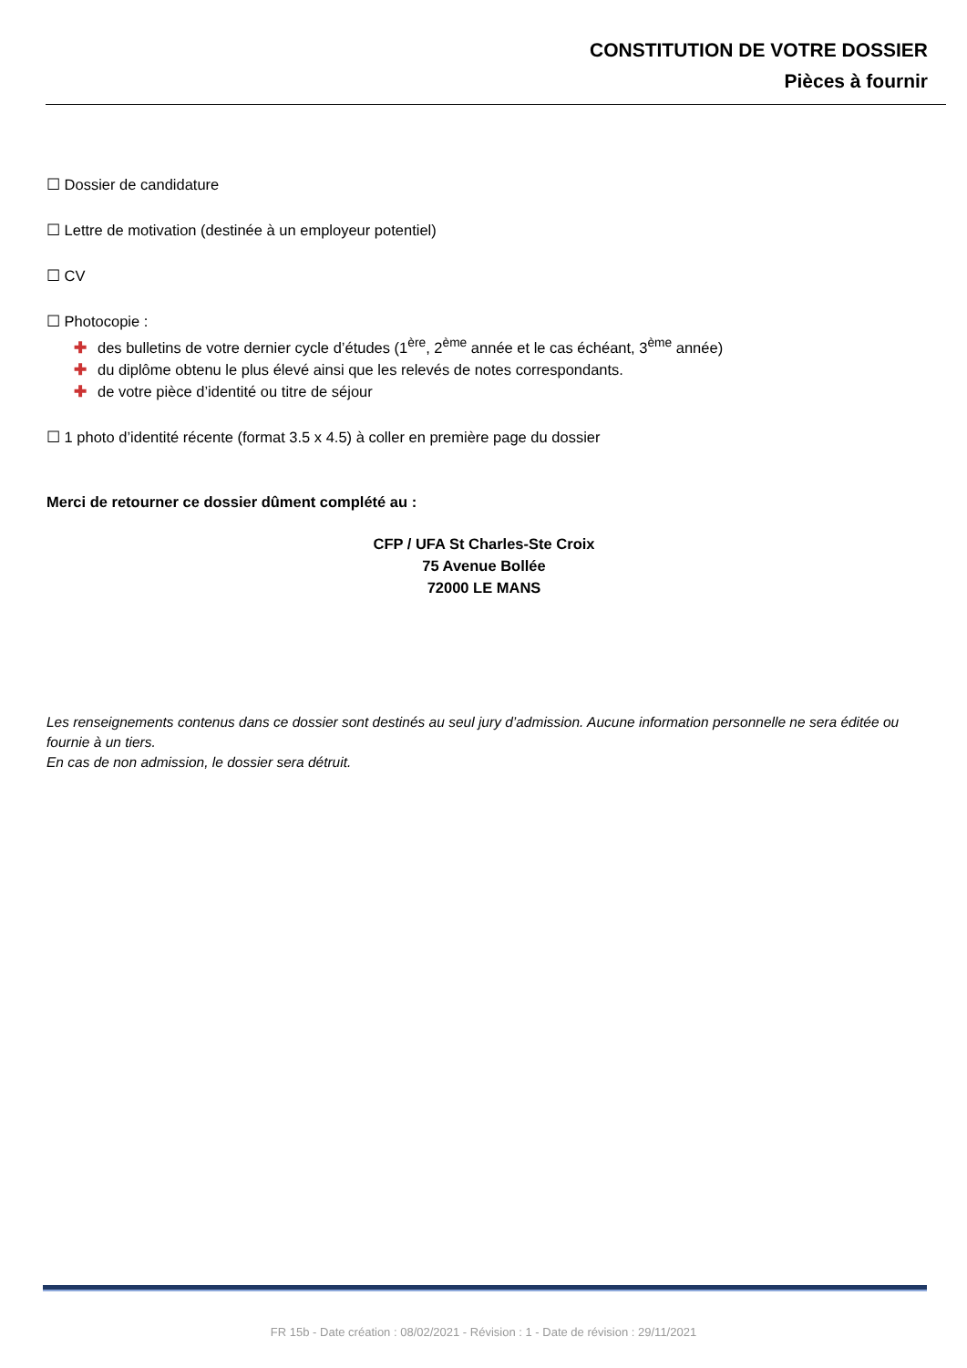CONSTITUTION DE VOTRE DOSSIER
Pièces à fournir
☐ Dossier de candidature
☐ Lettre de motivation (destinée à un employeur potentiel)
☐ CV
☐ Photocopie :
✚ des bulletins de votre dernier cycle d’études (1<sup>ère</sup>, 2<sup>ème</sup> année et le cas échéant, 3<sup>ème</sup> année)
✚ du diplôme obtenu le plus élevé ainsi que les relevés de notes correspondants.
✚ de votre pièce d’identité ou titre de séjour
☐ 1 photo d’identité récente (format 3.5 x 4.5) à coller en première page du dossier
Merci de retourner ce dossier dûment complété au :
CFP / UFA St Charles-Ste Croix
75 Avenue Bollée
72000 LE MANS
Les renseignements contenus dans ce dossier sont destinés au seul jury d’admission. Aucune information personnelle ne sera éditée ou fournie à un tiers.
En cas de non admission, le dossier sera détruit.
FR 15b - Date création : 08/02/2021 - Révision : 1 - Date de révision : 29/11/2021